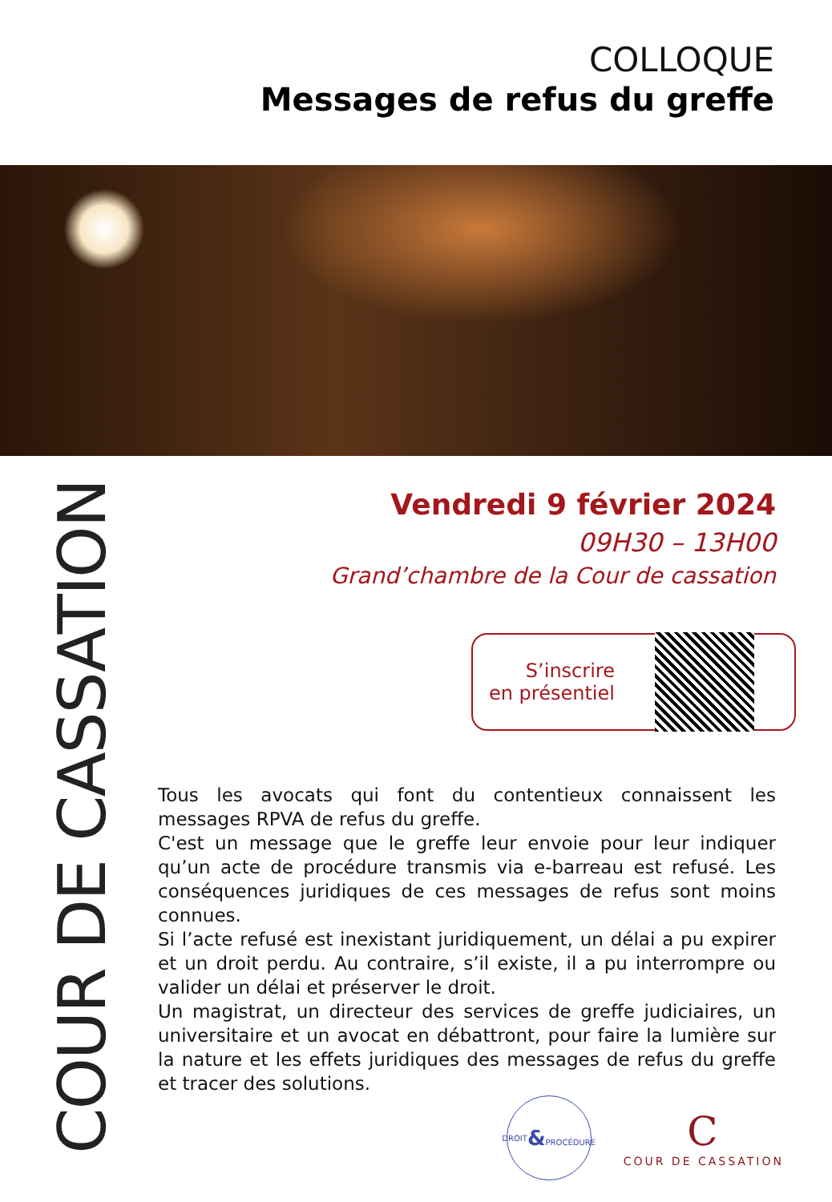COLLOQUE
Messages de refus du greffe
COUR DE CASSATION
Vendredi 9 février 2024
09H30 – 13H00
Grand’chambre de la Cour de cassation
S’inscrire
en présentiel
Tous les avocats qui font du contentieux connaissent les messages RPVA de refus du greffe.
C'est un message que le greffe leur envoie pour leur indiquer qu’un acte de procédure transmis via e-barreau est refusé. Les conséquences juridiques de ces messages de refus sont moins connues.
Si l’acte refusé est inexistant juridiquement, un délai a pu expirer et un droit perdu. Au contraire, s’il existe, il a pu interrompre ou valider un délai et préserver le droit.
Un magistrat, un directeur des services de greffe judiciaires, un universitaire et un avocat en débattront, pour faire la lumière sur la nature et les effets juridiques des messages de refus du greffe et tracer des solutions.
DROIT
&
PROCÉDURE
C
COUR DE CASSATION